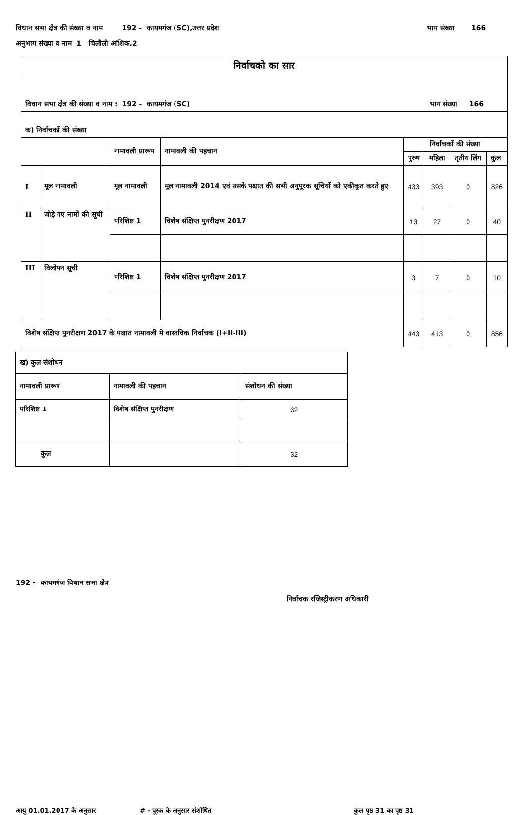विधान सभा क्षेत्र की संख्या व नाम 192 - कायमगंज (SC),उत्तर प्रदेश भाग संख्या 166
अनुभाग संख्या व नाम 1 चिलौली आंशिक.2
| निर्वाचको का सार | | | | | | | |
| विधान सभा क्षेत्र की संख्या व नाम : 192 - कायमगंज (SC) भाग संख्या 166 | | | | | | | |
| क) निर्वाचकों की संख्या | | | | | | | |
| | | नामावली प्रारूप | नामावली की पहचान | निर्वाचकों की संख्या | | | |
| | | | | पुरुष | महिला | तृतीय लिंग | कुल |
| I | मूल नामावली | मूल नामावली | मूल नामावली 2014 एवं उसके पश्चात की सभी अनुपूरक सूचियों को एकीकृत करते हुए | 433 | 393 | 0 | 826 |
| II | जोड़े गए नामों की सूची | परिशिष्ट 1 | विशेष संक्षिप्त पुनरीक्षण 2017 | 13 | 27 | 0 | 40 |
| III | विलोपन सूची | परिशिष्ट 1 | विशेष संक्षिप्त पुनरीक्षण 2017 | 3 | 7 | 0 | 10 |
| विशेष संक्षिप्त पुनरीक्षण 2017 के पश्चात नामावली मे वास्तविक निर्वाचक (I+II-III) | | | | 443 | 413 | 0 | 856 |
| ख) कुल संशोधन | | |
| नामावली प्रारूप | नामावली की पहचान | संशोधन की संख्या |
| परिशिष्ट 1 | विशेष संक्षिप्त पुनरीक्षण | 32 |
| कुल | | 32 |
192 - कायमगंज विधान सभा क्षेत्र
निर्वाचक रजिस्ट्रीकरण अधिकारी
आयु 01.01.2017 के अनुसार # - पूरक के अनुसार संशोधित कुल पृष्ठ 31 का पृष्ठ 31